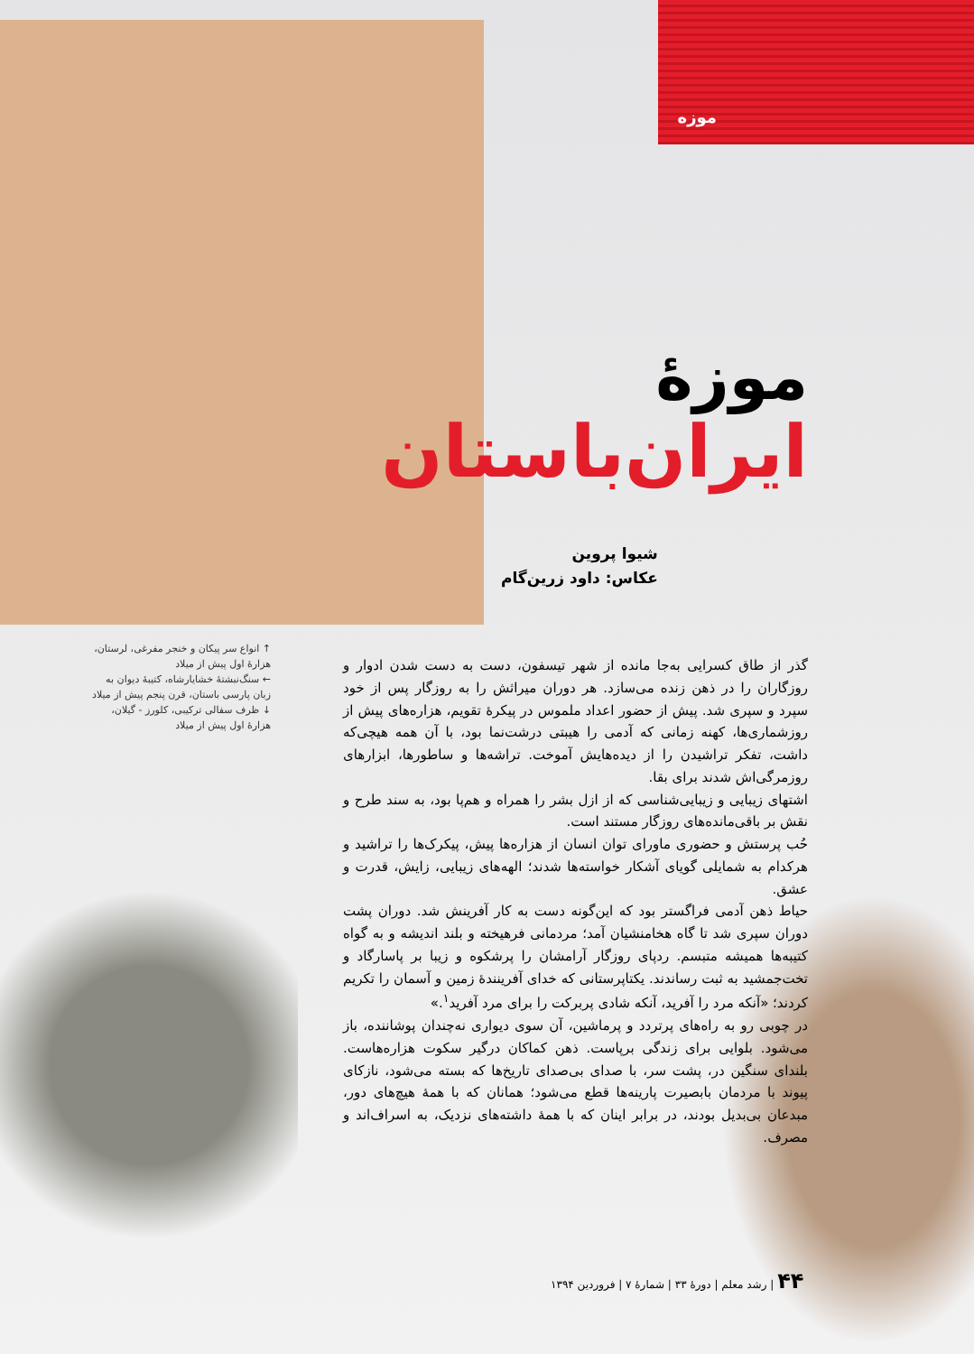موزه
موزۀ
ایران‌باستان
شیوا پروین
عکاس: داود زرین‌گام
↑ انواع سر پیکان و خنجر مفرغی، لرستان، هزارۀ اول پیش از میلاد
← سنگ‌نبشتۀ خشایارشاه، کتیبۀ دیوان به زبان پارسی باستان، قرن پنجم پیش از میلاد
↓ ظرف سفالی ترکیبی، کلورز - گیلان، هزارۀ اول پیش از میلاد
گذر از طاق کسرایی به‌جا مانده از شهر تیسفون، دست به دست شدن ادوار و روزگاران را در ذهن زنده می‌سازد. هر دوران میراثش را به روزگار پس از خود سپرد و سپری شد. پیش از حضور اعداد ملموس در پیکرۀ تقویم، هزاره‌های پیش از روزشماری‌ها، کهنه زمانی که آدمی را هیبتی درشت‌نما بود، با آن همه هیچی‌که داشت، تفکر تراشیدن را از دیده‌هایش آموخت. تراشه‌ها و ساطورها، ابزارهای روزمرگی‌اش شدند برای بقا.
اشتهای زیبایی و زیبایی‌شناسی که از ازل بشر را همراه و هم‌پا بود، به سند طرح و نقش بر باقی‌مانده‌های روزگار مستند است.
حُب پرستش و حضوری ماورای توان انسان از هزاره‌ها پیش، پیکرک‌ها را تراشید و هرکدام به شمایلی گویای آشکار خواسته‌ها شدند؛ الهه‌های زیبایی، زایش، قدرت و عشق.
حیاط ذهن آدمی فراگستر بود که این‌گونه دست به کار آفرینش شد. دوران پشت دوران سپری شد تا گاه هخامنشیان آمد؛ مردمانی فرهیخته و بلند اندیشه و به گواه کتیبه‌ها همیشه متبسم. ردپای روزگار آرامشان را پرشکوه و زیبا بر پاسارگاد و تخت‌جمشید به ثبت رساندند. یکتاپرستانی که خدای آفرینندۀ زمین و آسمان را تکریم کردند؛ «آنکه مرد را آفرید، آنکه شادی پربرکت را برای مرد آفرید<sup>۱</sup>.»
در چوبی رو به راه‌های پرتردد و پرماشین، آن سوی دیواری نه‌چندان پوشاننده، باز می‌شود. بلوایی برای زندگی برپاست. ذهن کماکان درگیر سکوت هزاره‌هاست. بلندای سنگین در، پشت سر، با صدای بی‌صدای تاریخ‌ها که بسته می‌شود، نازکای پیوند با مردمان بابصیرت پارینه‌ها قطع می‌شود؛ همانان که با همۀ هیچ‌های دور، مبدعان بی‌بدیل بودند، در برابر اینان که با همۀ داشته‌های نزدیک، به اسراف‌اند و مصرف.
۴۴ | رشد معلم | دورۀ ۳۳ | شمارۀ ۷ | فروردین ۱۳۹۴